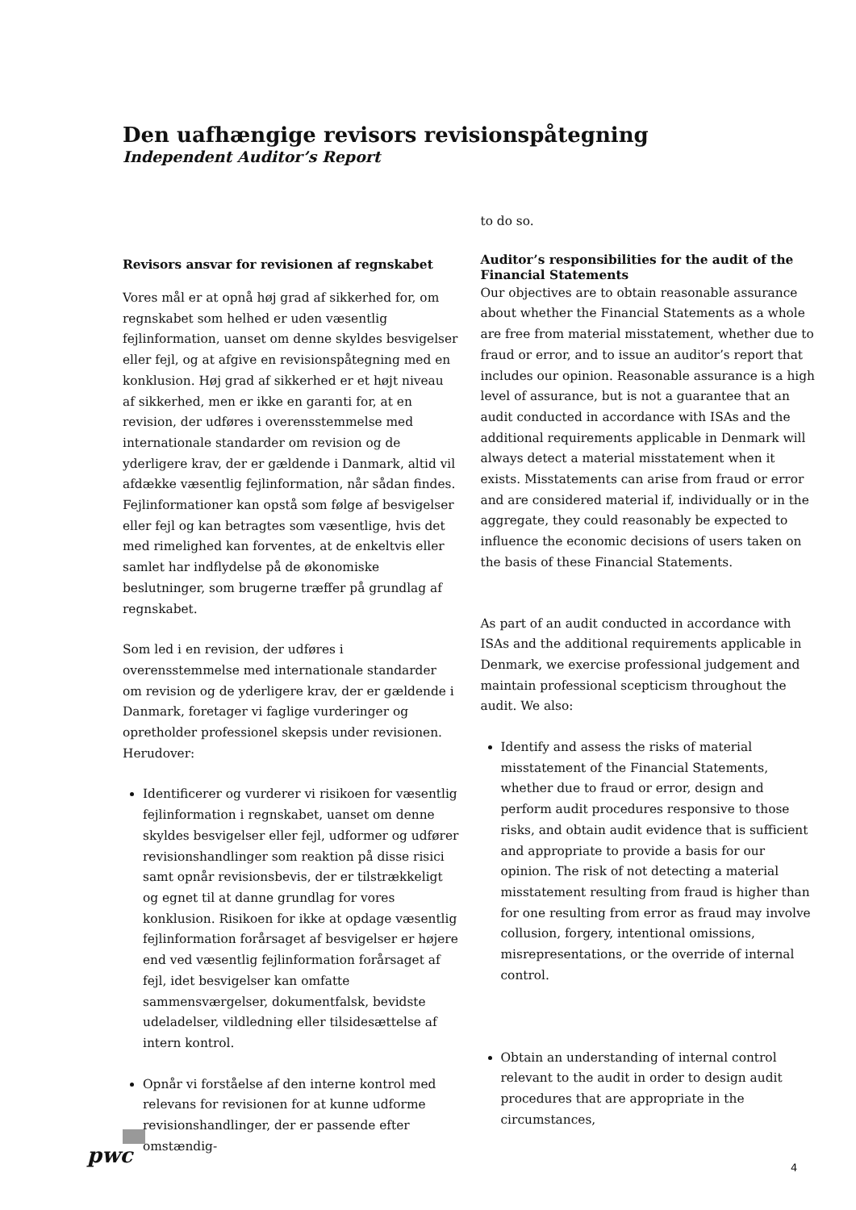Den uafhængige revisors revisionspåtegning
Independent Auditor’s Report
Revisors ansvar for revisionen af regnskabet
Vores mål er at opnå høj grad af sikkerhed for, om regnskabet som helhed er uden væsentlig fejlinformation, uanset om denne skyldes besvigelser eller fejl, og at afgive en revisionspåtegning med en konklusion. Høj grad af sikkerhed er et højt niveau af sikkerhed, men er ikke en garanti for, at en revision, der udføres i overensstemmelse med internationale standarder om revision og de yderligere krav, der er gældende i Danmark, altid vil afdække væsentlig fejlinformation, når sådan findes. Fejlinformationer kan opstå som følge af besvigelser eller fejl og kan betragtes som væsentlige, hvis det med rimelighed kan forventes, at de enkeltvis eller samlet har indflydelse på de økonomiske beslutninger, som brugerne træffer på grundlag af regnskabet.
Som led i en revision, der udføres i overensstemmelse med internationale standarder om revision og de yderligere krav, der er gældende i Danmark, foretager vi faglige vurderinger og opretholder professionel skepsis under revisionen. Herudover:
Identificerer og vurderer vi risikoen for væsentlig fejlinformation i regnskabet, uanset om denne skyldes besvigelser eller fejl, udformer og udfører revisionshandlinger som reaktion på disse risici samt opnår revisionsbevis, der er tilstrækkeligt og egnet til at danne grundlag for vores konklusion. Risikoen for ikke at opdage væsentlig fejlinformation forårsaget af besvigelser er højere end ved væsentlig fejlinformation forårsaget af fejl, idet besvigelser kan omfatte sammensværgelser, dokumentfalsk, bevidste udeladelser, vildledning eller tilsidesættelse af intern kontrol.
Opnår vi forståelse af den interne kontrol med relevans for revisionen for at kunne udforme revisionshandlinger, der er passende efter omstændig-
to do so.
Auditor’s responsibilities for the audit of the Financial Statements
Our objectives are to obtain reasonable assurance about whether the Financial Statements as a whole are free from material misstatement, whether due to fraud or error, and to issue an auditor’s report that includes our opinion. Reasonable assurance is a high level of assurance, but is not a guarantee that an audit conducted in accordance with ISAs and the additional requirements applicable in Denmark will always detect a material misstatement when it exists. Misstatements can arise from fraud or error and are considered material if, individually or in the aggregate, they could reasonably be expected to influence the economic decisions of users taken on the basis of these Financial Statements.
As part of an audit conducted in accordance with ISAs and the additional requirements applicable in Denmark, we exercise professional judgement and maintain professional scepticism throughout the audit. We also:
Identify and assess the risks of material misstatement of the Financial Statements, whether due to fraud or error, design and perform audit procedures responsive to those risks, and obtain audit evidence that is sufficient and appropriate to provide a basis for our opinion. The risk of not detecting a material misstatement resulting from fraud is higher than for one resulting from error as fraud may involve collusion, forgery, intentional omissions, misrepresentations, or the override of internal control.
Obtain an understanding of internal control relevant to the audit in order to design audit procedures that are appropriate in the circumstances,
pwc 4